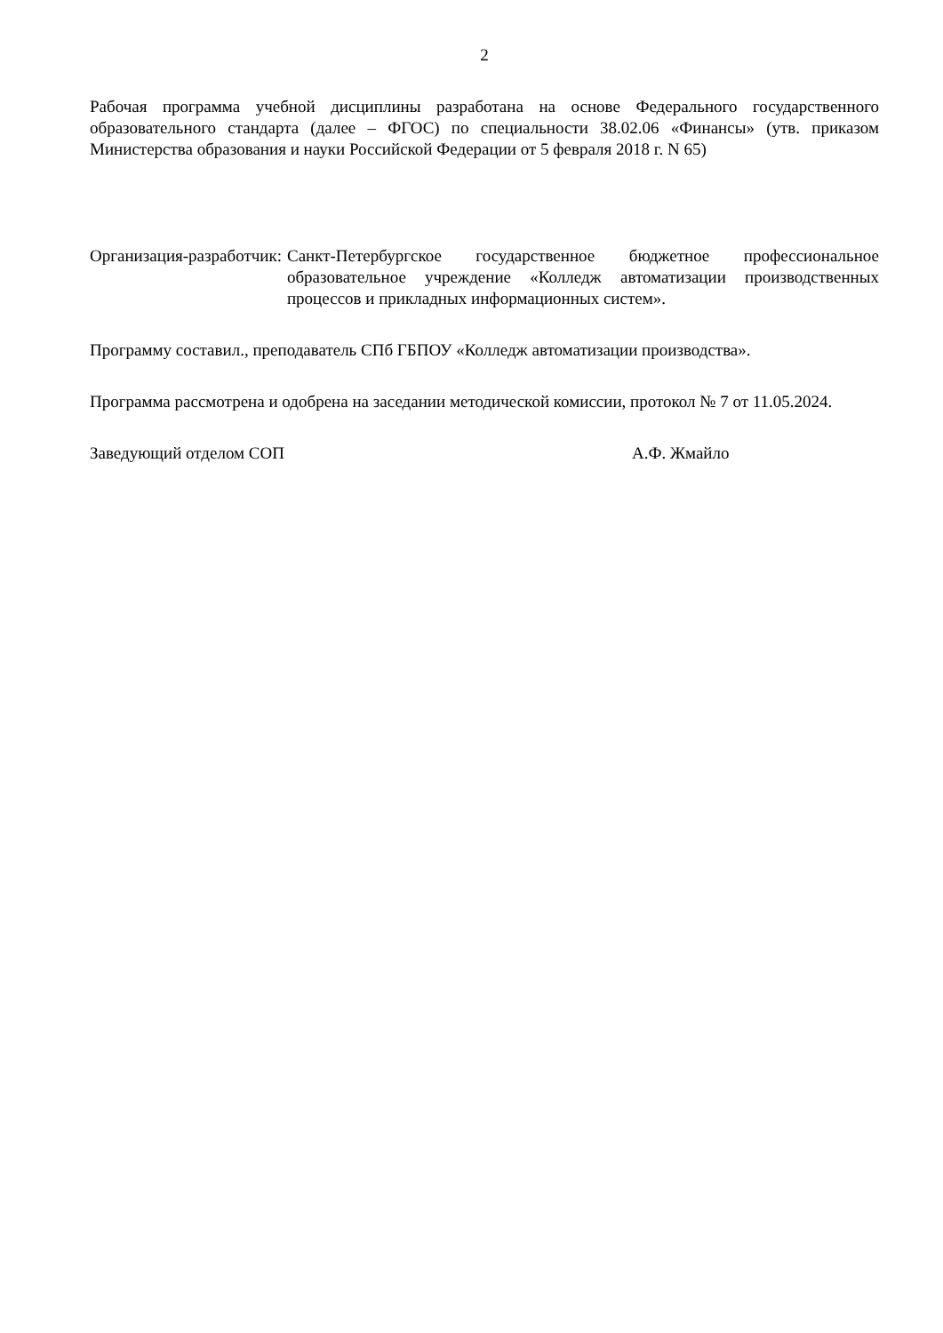2
Рабочая программа учебной дисциплины разработана на основе Федерального государственного образовательного стандарта (далее – ФГОС) по специальности 38.02.06 «Финансы» (утв. приказом Министерства образования и науки Российской Федерации от 5 февраля 2018 г. N 65)
Организация-разработчик: Санкт-Петербургское государственное бюджетное профессиональное образовательное учреждение «Колледж автоматизации производственных процессов и прикладных информационных систем».
Программу составил., преподаватель СПб ГБПОУ «Колледж автоматизации производства».
Программа рассмотрена и одобрена на заседании методической комиссии, протокол № 7 от 11.05.2024.
Заведующий отделом СОП А.Ф. Жмайло